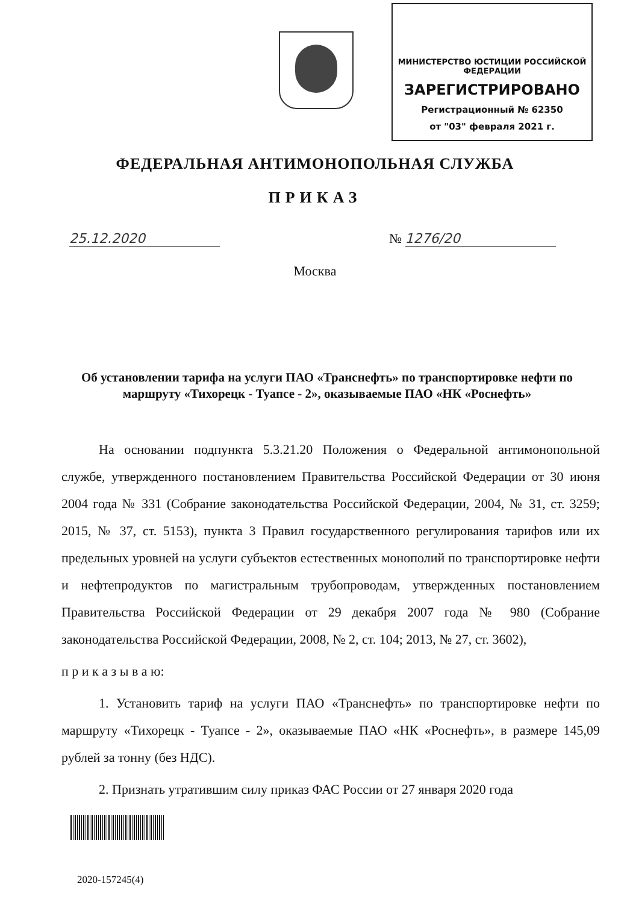МИНИСТЕРСТВО ЮСТИЦИИ РОССИЙСКОЙ ФЕДЕРАЦИИ
ЗАРЕГИСТРИРОВАНО
Регистрационный № 62350
от "03" февраля 2021 г.
ФЕДЕРАЛЬНАЯ АНТИМОНОПОЛЬНАЯ СЛУЖБА
ПРИКАЗ
25.12.2020 № 1276/20
Москва
Об установлении тарифа на услуги ПАО «Транснефть» по транспортировке нефти по маршруту «Тихорецк - Туапсе - 2», оказываемые ПАО «НК «Роснефть»
На основании подпункта 5.3.21.20 Положения о Федеральной антимонопольной службе, утвержденного постановлением Правительства Российской Федерации от 30 июня 2004 года № 331 (Собрание законодательства Российской Федерации, 2004, № 31, ст. 3259; 2015, № 37, ст. 5153), пункта 3 Правил государственного регулирования тарифов или их предельных уровней на услуги субъектов естественных монополий по транспортировке нефти и нефтепродуктов по магистральным трубопроводам, утвержденных постановлением Правительства Российской Федерации от 29 декабря 2007 года № 980 (Собрание законодательства Российской Федерации, 2008, № 2, ст. 104; 2013, № 27, ст. 3602),
п р и к а з ы в а ю:
1. Установить тариф на услуги ПАО «Транснефть» по транспортировке нефти по маршруту «Тихорецк - Туапсе - 2», оказываемые ПАО «НК «Роснефть», в размере 145,09 рублей за тонну (без НДС).
2. Признать утратившим силу приказ ФАС России от 27 января 2020 года
2020-157245(4)